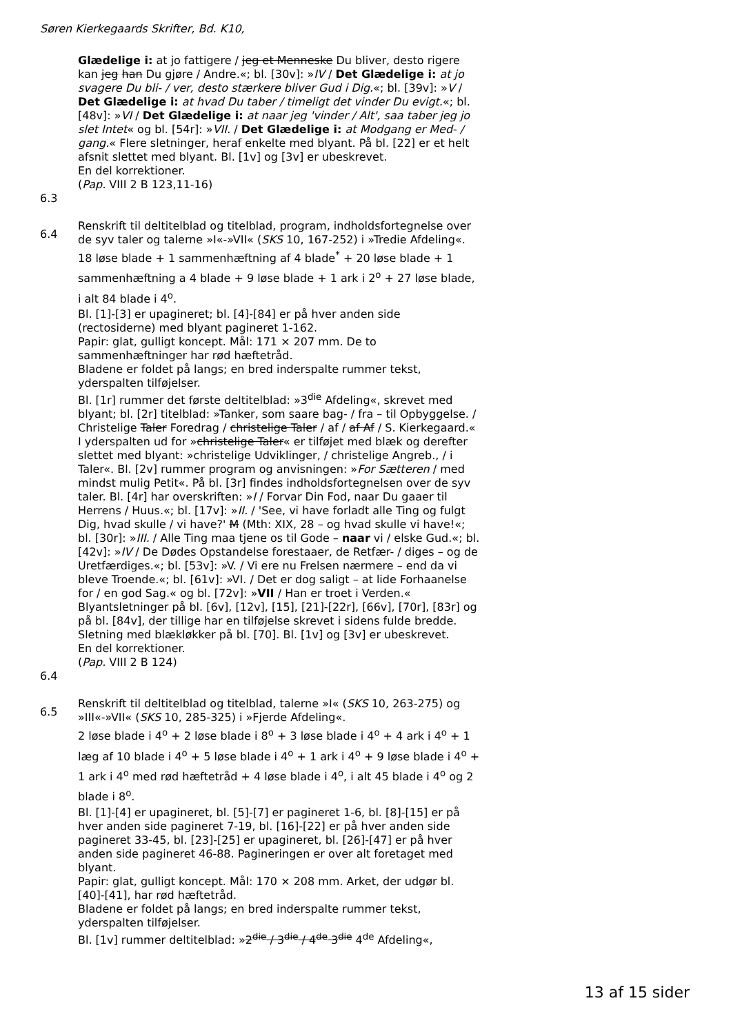Søren Kierkegaards Skrifter, Bd. K10,
Glædelige i: at jo fattigere / jeg et Menneske Du bliver, desto rigere kan jeg han Du gjøre / Andre.«; bl. [30v]: »IV / Det Glædelige i: at jo svagere Du bli- / ver, desto stærkere bliver Gud i Dig.«; bl. [39v]: »V / Det Glædelige i: at hvad Du taber / timeligt det vinder Du evigt.«; bl. [48v]: »VI / Det Glædelige i: at naar jeg 'vinder / Alt', saa taber jeg jo slet Intet« og bl. [54r]: »VII. / Det Glædelige i: at Modgang er Med- / gang.« Flere sletninger, heraf enkelte med blyant. På bl. [22] er et helt afsnit slettet med blyant. Bl. [1v] og [3v] er ubeskrevet.
En del korrektioner.
(Pap. VIII 2 B 123,11-16)
6.3
6.4
Renskrift til deltitelblad og titelblad, program, indholdsfortegnelse over de syv taler og talerne »I«-»VII« (SKS 10, 167-252) i »Tredie Afdeling«.
18 løse blade + 1 sammenhæftning af 4 blade<sup>*</sup> + 20 løse blade + 1 sammenhæftning a 4 blade + 9 løse blade + 1 ark i 2<sup>o</sup> + 27 løse blade, i alt 84 blade i 4<sup>o</sup>.
Bl. [1]-[3] er upagineret; bl. [4]-[84] er på hver anden side (rectosiderne) med blyant pagineret 1-162.
Papir: glat, gulligt koncept. Mål: 171 × 207 mm. De to sammenhæftninger har rød hæftetråd.
Bladene er foldet på langs; en bred inderspalte rummer tekst, yderspalten tilføjelser.
Bl. [1r] rummer det første deltitelblad: »3<sup>die</sup> Afdeling«, skrevet med blyant; bl. [2r] titelblad: »Tanker, som saare bag- / fra – til Opbyggelse. / Christelige Taler Foredrag / christelige Taler / af / af Af / S. Kierkegaard.« I yderspalten ud for »christelige Taler« er tilføjet med blæk og derefter slettet med blyant: »christelige Udviklinger, / christelige Angreb., / i Taler«. Bl. [2v] rummer program og anvisningen: »For Sætteren / med mindst mulig Petit«. På bl. [3r] findes indholdsfortegnelsen over de syv taler. Bl. [4r] har overskriften: »I / Forvar Din Fod, naar Du gaaer til Herrens / Huus.«; bl. [17v]: »II. / 'See, vi have forladt alle Ting og fulgt Dig, hvad skulle / vi have?' M (Mth: XIX, 28 – og hvad skulle vi have!«; bl. [30r]: »III. / Alle Ting maa tjene os til Gode – naar vi / elske Gud.«; bl. [42v]: »IV / De Dødes Opstandelse forestaaer, de Retfær- / diges – og de Uretfærdiges.«; bl. [53v]: »V. / Vi ere nu Frelsen nærmere – end da vi bleve Troende.«; bl. [61v]: »VI. / Det er dog saligt – at lide Forhaanelse for / en god Sag.« og bl. [72v]: »VII / Han er troet i Verden.« Blyantsletninger på bl. [6v], [12v], [15], [21]-[22r], [66v], [70r], [83r] og på bl. [84v], der tillige har en tilføjelse skrevet i sidens fulde bredde. Sletning med blækløkker på bl. [70]. Bl. [1v] og [3v] er ubeskrevet.
En del korrektioner.
(Pap. VIII 2 B 124)
6.4
6.5
Renskrift til deltitelblad og titelblad, talerne »I« (SKS 10, 263-275) og »III«-»VII« (SKS 10, 285-325) i »Fjerde Afdeling«.
2 løse blade i 4<sup>o</sup> + 2 løse blade i 8<sup>o</sup> + 3 løse blade i 4<sup>o</sup> + 4 ark i 4<sup>o</sup> + 1 læg af 10 blade i 4<sup>o</sup> + 5 løse blade i 4<sup>o</sup> + 1 ark i 4<sup>o</sup> + 9 løse blade i 4<sup>o</sup> + 1 ark i 4<sup>o</sup> med rød hæftetråd + 4 løse blade i 4<sup>o</sup>, i alt 45 blade i 4<sup>o</sup> og 2 blade i 8<sup>o</sup>.
Bl. [1]-[4] er upagineret, bl. [5]-[7] er pagineret 1-6, bl. [8]-[15] er på hver anden side pagineret 7-19, bl. [16]-[22] er på hver anden side pagineret 33-45, bl. [23]-[25] er upagineret, bl. [26]-[47] er på hver anden side pagineret 46-88. Pagineringen er over alt foretaget med blyant.
Papir: glat, gulligt koncept. Mål: 170 × 208 mm. Arket, der udgør bl. [40]-[41], har rød hæftetråd.
Bladene er foldet på langs; en bred inderspalte rummer tekst, yderspalten tilføjelser.
Bl. [1v] rummer deltitelblad: »2<sup>die</sup> / 3<sup>die</sup> / 4<sup>de</sup> 3<sup>die</sup> 4<sup>de</sup> Afdeling«,
13 af 15 sider